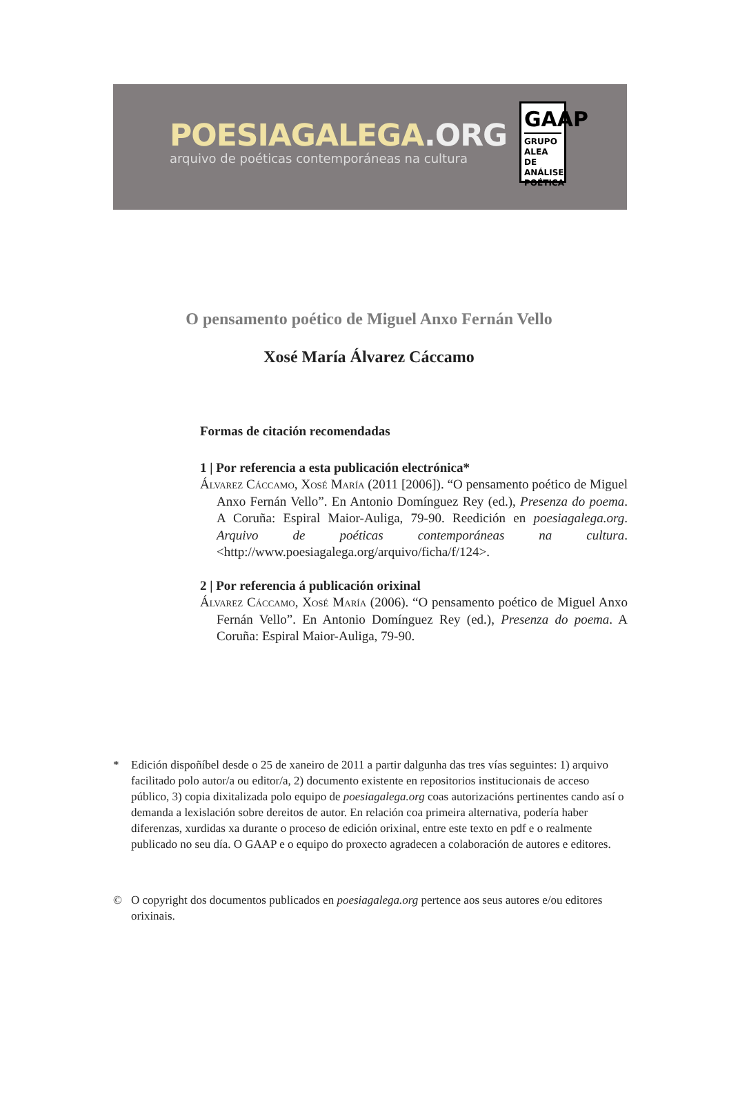POESIAGALEGA.ORG
arquivo de poéticas contemporáneas na cultura
GAAP
GRUPO ALEA DE ANÁLISE POÉTICA
O pensamento poético de Miguel Anxo Fernán Vello
Xosé María Álvarez Cáccamo
Formas de citación recomendadas
1 | Por referencia a esta publicación electrónica*
Álvarez Cáccamo, Xosé María (2011 [2006]). “O pensamento poético de Miguel Anxo Fernán Vello”. En Antonio Domínguez Rey (ed.), Presenza do poema. A Coruña: Espiral Maior-Auliga, 79-90. Reedición en poesiagalega.org. Arquivo de poéticas contemporáneas na cultura. <http://www.poesiagalega.org/arquivo/ficha/f/124>.
2 | Por referencia á publicación orixinal
Álvarez Cáccamo, Xosé María (2006). “O pensamento poético de Miguel Anxo Fernán Vello”. En Antonio Domínguez Rey (ed.), Presenza do poema. A Coruña: Espiral Maior-Auliga, 79-90.
* Edición dispoñíbel desde o 25 de xaneiro de 2011 a partir dalgunha das tres vías seguintes: 1) arquivo facilitado polo autor/a ou editor/a, 2) documento existente en repositorios institucionais de acceso público, 3) copia dixitalizada polo equipo de poesiagalega.org coas autorizacións pertinentes cando así o demanda a lexislación sobre dereitos de autor. En relación coa primeira alternativa, podería haber diferenzas, xurdidas xa durante o proceso de edición orixinal, entre este texto en pdf e o realmente publicado no seu día. O GAAP e o equipo do proxecto agradecen a colaboración de autores e editores.
© O copyright dos documentos publicados en poesiagalega.org pertence aos seus autores e/ou editores orixinais.